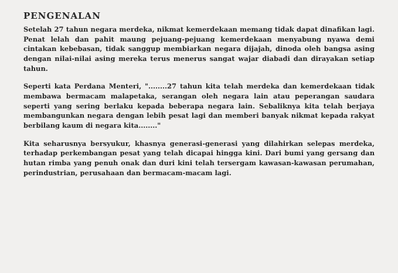PENGENALAN
Setelah 27 tahun negara merdeka, nikmat kemerdekaan memang tidak dapat dinafikan lagi. Penat lelah dan pahit maung pejuang-pejuang kemerdekaan menyabung nyawa demi cintakan kebebasan, tidak sanggup membiarkan negara dijajah, dinoda oleh bangsa asing dengan nilai-nilai asing mereka terus menerus sangat wajar diabadi dan dirayakan setiap tahun.
Seperti kata Perdana Menteri, "........27 tahun kita telah merdeka dan kemerdekaan tidak membawa bermacam malapetaka, serangan oleh negara lain atau peperangan saudara seperti yang sering berlaku kepada beberapa negara lain. Sebaliknya kita telah berjaya membangunkan negara dengan lebih pesat lagi dan memberi banyak nikmat kepada rakyat berbilang kaum di negara kita........"
Kita seharusnya bersyukur, khasnya generasi-generasi yang dilahirkan selepas merdeka, terhadap perkembangan pesat yang telah dicapai hingga kini. Dari bumi yang gersang dan hutan rimba yang penuh onak dan duri kini telah tersergam kawasan-kawasan perumahan, perindustrian, perusahaan dan bermacam-macam lagi.